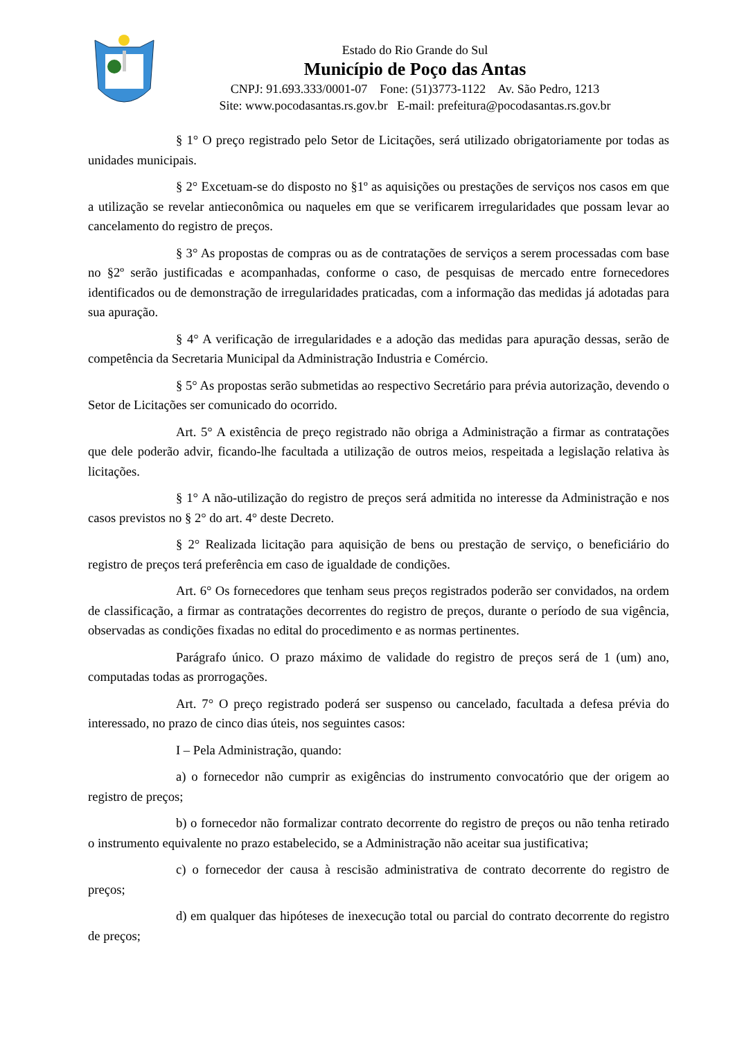Estado do Rio Grande do Sul
Município de Poço das Antas
CNPJ: 91.693.333/0001-07 Fone: (51)3773-1122 Av. São Pedro, 1213
Site: www.pocodasantas.rs.gov.br E-mail: prefeitura@pocodasantas.rs.gov.br
§ 1° O preço registrado pelo Setor de Licitações, será utilizado obrigatoriamente por todas as unidades municipais.
§ 2° Excetuam-se do disposto no §1º as aquisições ou prestações de serviços nos casos em que a utilização se revelar antieconômica ou naqueles em que se verificarem irregularidades que possam levar ao cancelamento do registro de preços.
§ 3° As propostas de compras ou as de contratações de serviços a serem processadas com base no §2º serão justificadas e acompanhadas, conforme o caso, de pesquisas de mercado entre fornecedores identificados ou de demonstração de irregularidades praticadas, com a informação das medidas já adotadas para sua apuração.
§ 4° A verificação de irregularidades e a adoção das medidas para apuração dessas, serão de competência da Secretaria Municipal da Administração Industria e Comércio.
§ 5° As propostas serão submetidas ao respectivo Secretário para prévia autorização, devendo o Setor de Licitações ser comunicado do ocorrido.
Art. 5° A existência de preço registrado não obriga a Administração a firmar as contratações que dele poderão advir, ficando-lhe facultada a utilização de outros meios, respeitada a legislação relativa às licitações.
§ 1° A não-utilização do registro de preços será admitida no interesse da Administração e nos casos previstos no § 2° do art. 4° deste Decreto.
§ 2° Realizada licitação para aquisição de bens ou prestação de serviço, o beneficiário do registro de preços terá preferência em caso de igualdade de condições.
Art. 6° Os fornecedores que tenham seus preços registrados poderão ser convidados, na ordem de classificação, a firmar as contratações decorrentes do registro de preços, durante o período de sua vigência, observadas as condições fixadas no edital do procedimento e as normas pertinentes.
Parágrafo único. O prazo máximo de validade do registro de preços será de 1 (um) ano, computadas todas as prorrogações.
Art. 7° O preço registrado poderá ser suspenso ou cancelado, facultada a defesa prévia do interessado, no prazo de cinco dias úteis, nos seguintes casos:
I – Pela Administração, quando:
a) o fornecedor não cumprir as exigências do instrumento convocatório que der origem ao registro de preços;
b) o fornecedor não formalizar contrato decorrente do registro de preços ou não tenha retirado o instrumento equivalente no prazo estabelecido, se a Administração não aceitar sua justificativa;
c) o fornecedor der causa à rescisão administrativa de contrato decorrente do registro de preços;
d) em qualquer das hipóteses de inexecução total ou parcial do contrato decorrente do registro de preços;